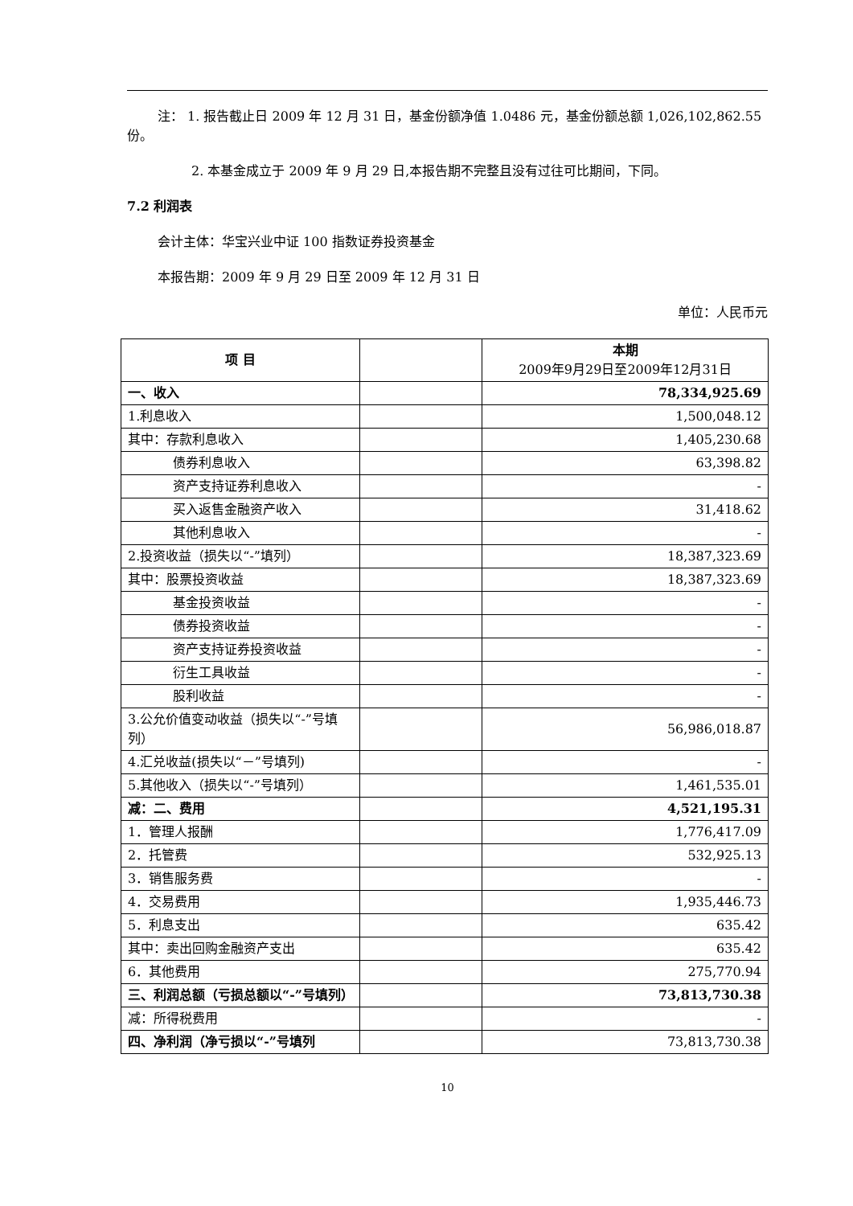注： 1. 报告截止日 2009 年 12 月 31 日，基金份额净值 1.0486 元，基金份额总额 1,026,102,862.55 份。
2. 本基金成立于 2009 年 9 月 29 日,本报告期不完整且没有过往可比期间，下同。
7.2 利润表
会计主体：华宝兴业中证 100 指数证券投资基金
本报告期：2009 年 9 月 29 日至 2009 年 12 月 31 日
单位：人民币元
| 项 目 | | 本期 2009年9月29日至2009年12月31日 |
| --- | --- | --- |
| 一、收入 | | 78,334,925.69 |
| 1.利息收入 | | 1,500,048.12 |
| 其中：存款利息收入 | | 1,405,230.68 |
| 债券利息收入 | | 63,398.82 |
| 资产支持证券利息收入 | | - |
| 买入返售金融资产收入 | | 31,418.62 |
| 其他利息收入 | | - |
| 2.投资收益（损失以“-”填列） | | 18,387,323.69 |
| 其中：股票投资收益 | | 18,387,323.69 |
| 基金投资收益 | | - |
| 债券投资收益 | | - |
| 资产支持证券投资收益 | | - |
| 衍生工具收益 | | - |
| 股利收益 | | - |
| 3.公允价值变动收益（损失以“-”号填列） | | 56,986,018.87 |
| 4.汇兑收益(损失以“－”号填列) | | - |
| 5.其他收入（损失以“-”号填列） | | 1,461,535.01 |
| 减：二、费用 | | 4,521,195.31 |
| 1．管理人报酬 | | 1,776,417.09 |
| 2．托管费 | | 532,925.13 |
| 3．销售服务费 | | - |
| 4．交易费用 | | 1,935,446.73 |
| 5．利息支出 | | 635.42 |
| 其中：卖出回购金融资产支出 | | 635.42 |
| 6．其他费用 | | 275,770.94 |
| 三、利润总额（亏损总额以“-”号填列） | | 73,813,730.38 |
| 减：所得税费用 | | - |
| 四、净利润（净亏损以“-”号填列 | | 73,813,730.38 |
10